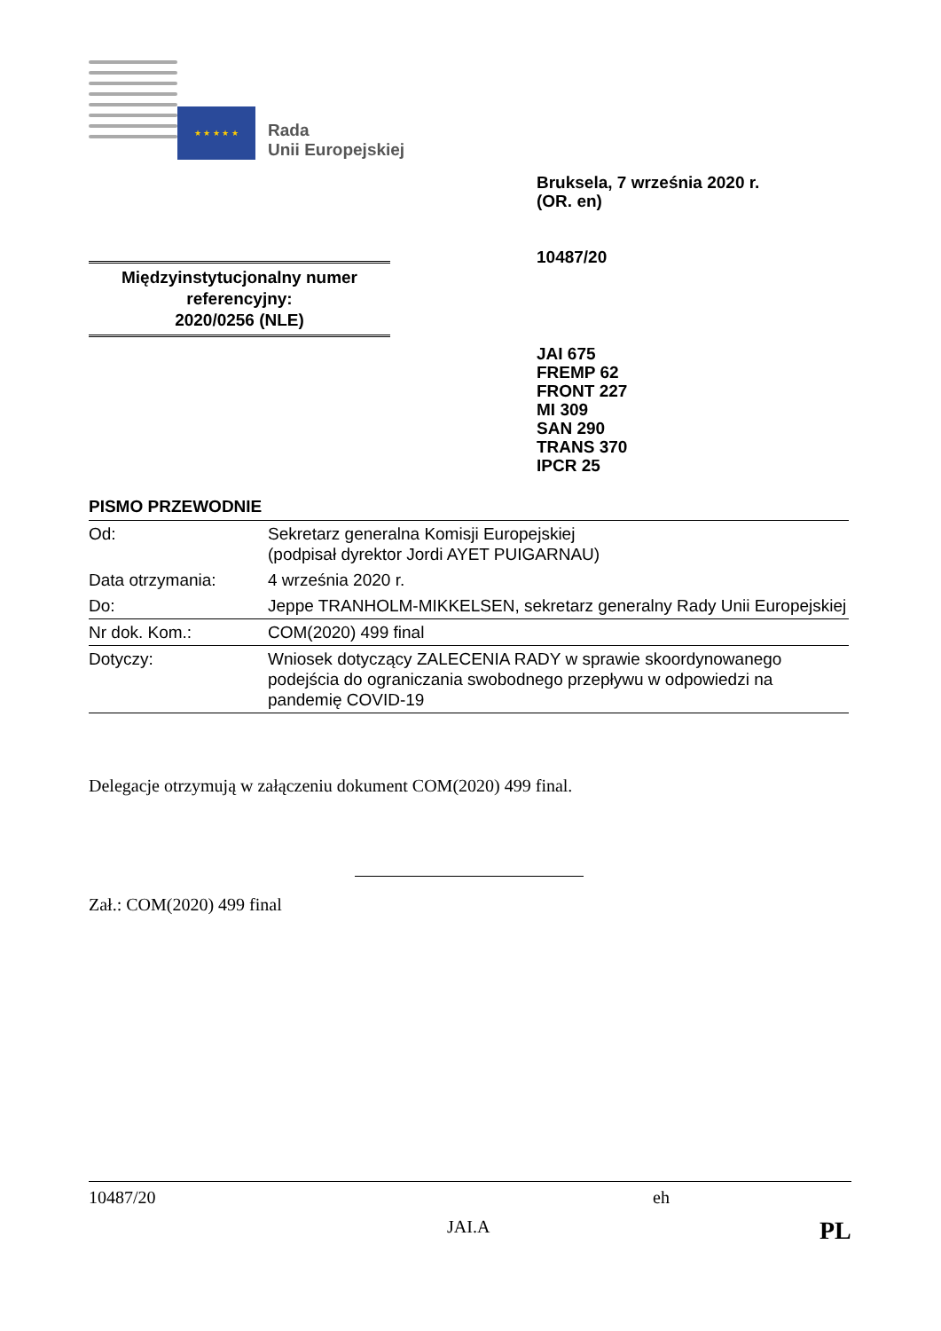★ ★ ★ ★ ★
Rada
Unii Europejskiej
Bruksela, 7 września 2020 r.
(OR. en)
10487/20
Międzyinstytucjonalny numer referencyjny:
2020/0256 (NLE)
JAI 675
FREMP 62
FRONT 227
MI 309
SAN 290
TRANS 370
IPCR 25
PISMO PRZEWODNIE
| Od: | Sekretarz generalna Komisji Europejskiej (podpisał dyrektor Jordi AYET PUIGARNAU) |
| Data otrzymania: | 4 września 2020 r. |
| Do: | Jeppe TRANHOLM-MIKKELSEN, sekretarz generalny Rady Unii Europejskiej |
| Nr dok. Kom.: | COM(2020) 499 final |
| Dotyczy: | Wniosek dotyczący ZALECENIA RADY w sprawie skoordynowanego podejścia do ograniczania swobodnego przepływu w odpowiedzi na pandemię COVID-19 |
Delegacje otrzymują w załączeniu dokument COM(2020) 499 final.
Zał.: COM(2020) 499 final
10487/20 eh
JAI.A PL